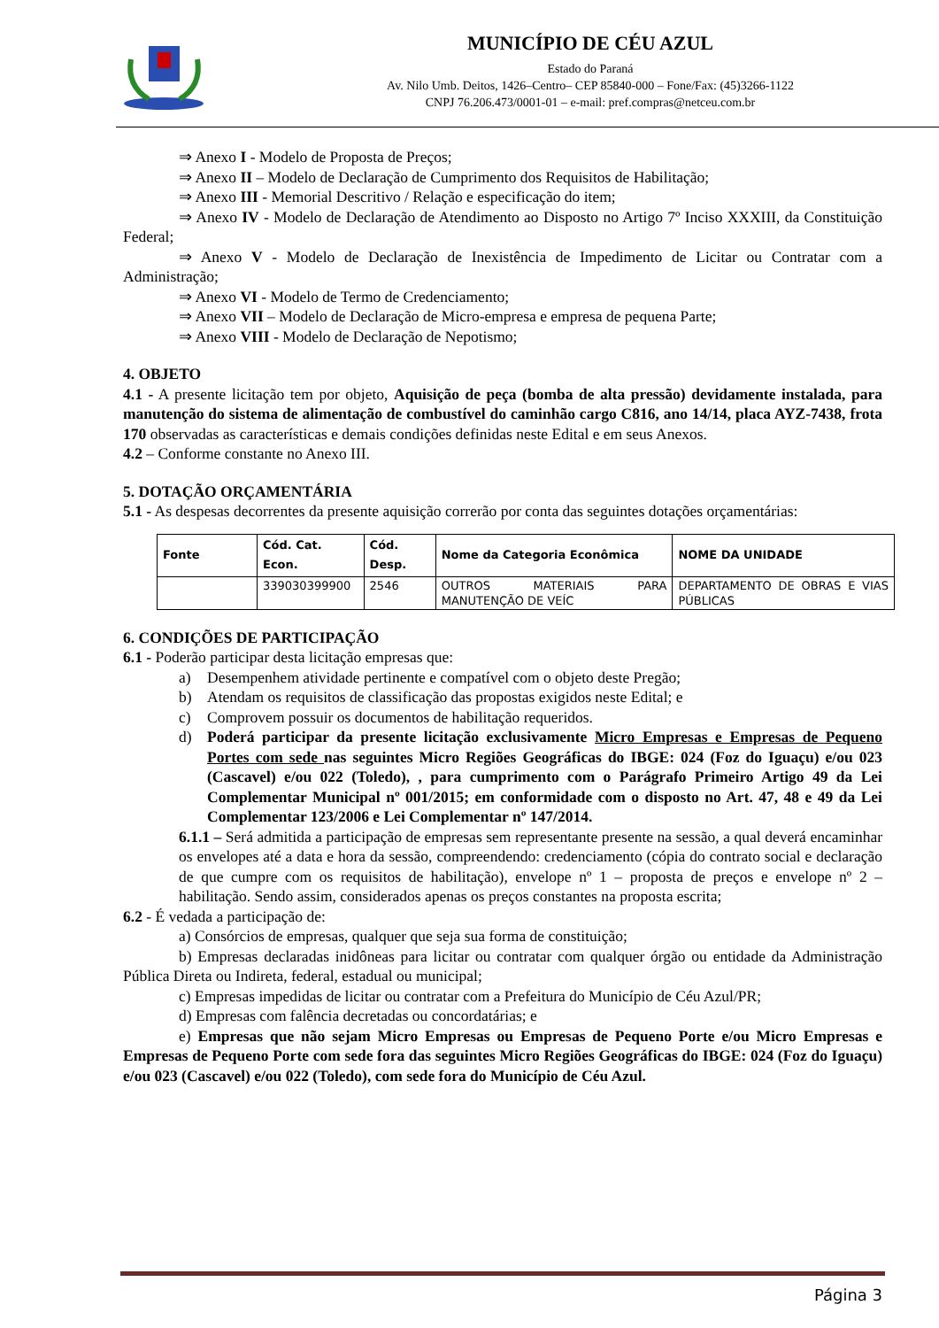MUNICÍPIO DE CÉU AZUL
Estado do Paraná
Av. Nilo Umb. Deitos, 1426–Centro– CEP 85840-000 – Fone/Fax: (45)3266-1122
CNPJ 76.206.473/0001-01 – e-mail: pref.compras@netceu.com.br
⇒ Anexo I - Modelo de Proposta de Preços;
⇒ Anexo II – Modelo de Declaração de Cumprimento dos Requisitos de Habilitação;
⇒ Anexo III - Memorial Descritivo / Relação e especificação do item;
⇒ Anexo IV - Modelo de Declaração de Atendimento ao Disposto no Artigo 7º Inciso XXXIII, da Constituição Federal;
⇒ Anexo V - Modelo de Declaração de Inexistência de Impedimento de Licitar ou Contratar com a Administração;
⇒ Anexo VI - Modelo de Termo de Credenciamento;
⇒ Anexo VII – Modelo de Declaração de Micro-empresa e empresa de pequena Parte;
⇒ Anexo VIII - Modelo de Declaração de Nepotismo;
4. OBJETO
4.1 - A presente licitação tem por objeto, Aquisição de peça (bomba de alta pressão) devidamente instalada, para manutenção do sistema de alimentação de combustível do caminhão cargo C816, ano 14/14, placa AYZ-7438, frota 170 observadas as características e demais condições definidas neste Edital e em seus Anexos.
4.2 – Conforme constante no Anexo III.
5. DOTAÇÃO ORÇAMENTÁRIA
5.1 - As despesas decorrentes da presente aquisição correrão por conta das seguintes dotações orçamentárias:
| Fonte | Cód. Cat. Econ. | Cód. Desp. | Nome da Categoria Econômica | NOME DA UNIDADE |
| --- | --- | --- | --- | --- |
| | 339030399900 | 2546 | OUTROS MATERIAIS PARA MANUTENÇÃO DE VEÍC | DEPARTAMENTO DE OBRAS E VIAS PÚBLICAS |
6. CONDIÇÕES DE PARTICIPAÇÃO
6.1 - Poderão participar desta licitação empresas que:
a) Desempenhem atividade pertinente e compatível com o objeto deste Pregão;
b) Atendam os requisitos de classificação das propostas exigidos neste Edital; e
c) Comprovem possuir os documentos de habilitação requeridos.
d) Poderá participar da presente licitação exclusivamente Micro Empresas e Empresas de Pequeno Portes com sede nas seguintes Micro Regiões Geográficas do IBGE: 024 (Foz do Iguaçu) e/ou 023 (Cascavel) e/ou 022 (Toledo), , para cumprimento com o Parágrafo Primeiro Artigo 49 da Lei Complementar Municipal nº 001/2015; em conformidade com o disposto no Art. 47, 48 e 49 da Lei Complementar 123/2006 e Lei Complementar nº 147/2014.
6.1.1 – Será admitida a participação de empresas sem representante presente na sessão, a qual deverá encaminhar os envelopes até a data e hora da sessão, compreendendo: credenciamento (cópia do contrato social e declaração de que cumpre com os requisitos de habilitação), envelope nº 1 – proposta de preços e envelope nº 2 – habilitação. Sendo assim, considerados apenas os preços constantes na proposta escrita;
6.2 - É vedada a participação de:
a) Consórcios de empresas, qualquer que seja sua forma de constituição;
b) Empresas declaradas inidôneas para licitar ou contratar com qualquer órgão ou entidade da Administração Pública Direta ou Indireta, federal, estadual ou municipal;
c) Empresas impedidas de licitar ou contratar com a Prefeitura do Município de Céu Azul/PR;
d) Empresas com falência decretadas ou concordatárias; e
e) Empresas que não sejam Micro Empresas ou Empresas de Pequeno Porte e/ou Micro Empresas e Empresas de Pequeno Porte com sede fora das seguintes Micro Regiões Geográficas do IBGE: 024 (Foz do Iguaçu) e/ou 023 (Cascavel) e/ou 022 (Toledo), com sede fora do Município de Céu Azul.
Página 3